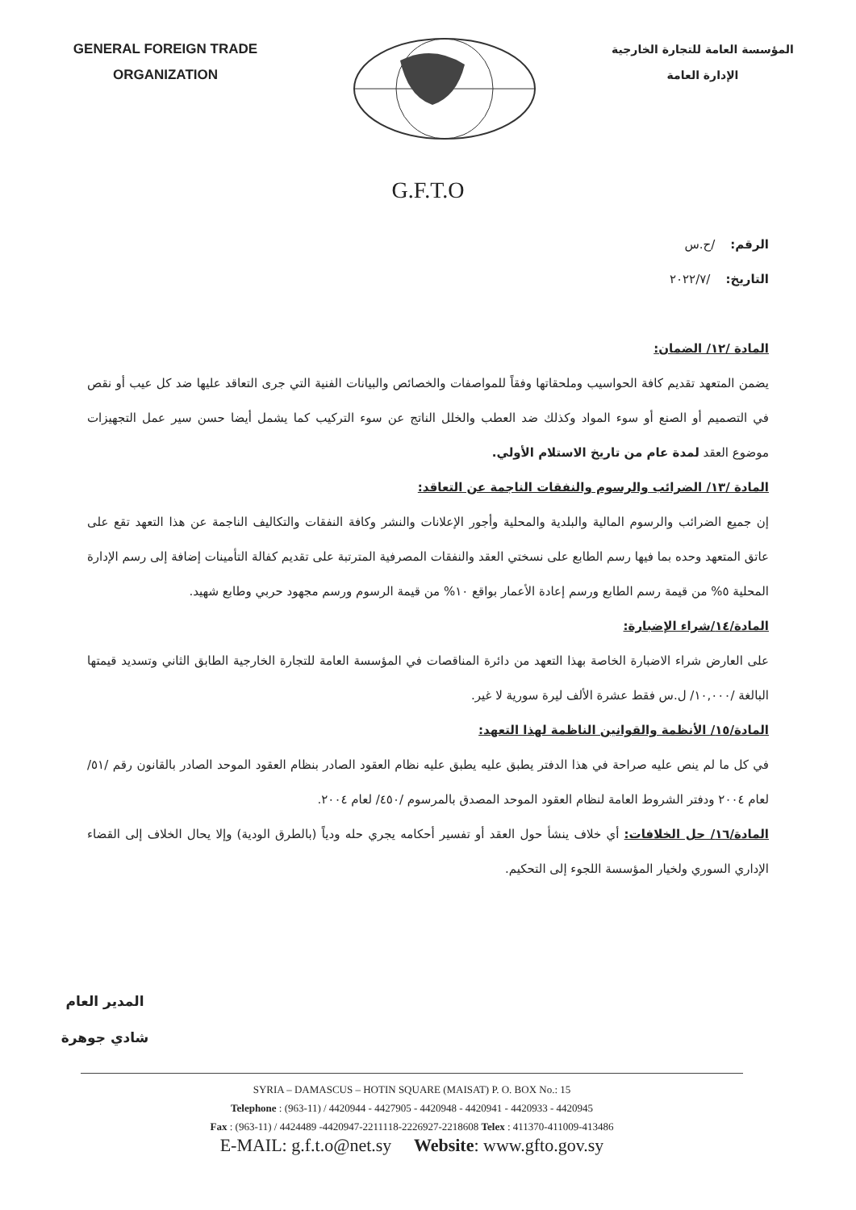GENERAL FOREIGN TRADE
ORGANIZATION
المؤسسة العامة للتجارة الخارجية
الإدارة العامة
G.F.T.O
الرقم: /ح.س
التاريخ: /٢٠٢٢/٧
المادة /١٢/ الضمان:
يضمن المتعهد تقديم كافة الحواسيب وملحقاتها وفقاً للمواصفات والخصائص والبيانات الفنية التي جرى التعاقد عليها ضد كل عيب أو نقص في التصميم أو الصنع أو سوء المواد وكذلك ضد العطب والخلل الناتج عن سوء التركيب كما يشمل أيضا حسن سير عمل التجهيزات موضوع العقد لمدة عام من تاريخ الاستلام الأولي.
المادة /١٣/ الضرائب والرسوم والنفقات الناجمة عن التعاقد:
إن جميع الضرائب والرسوم المالية والبلدية والمحلية وأجور الإعلانات والنشر وكافة النفقات والتكاليف الناجمة عن هذا التعهد تقع على عاتق المتعهد وحده بما فيها رسم الطابع على نسختي العقد والنفقات المصرفية المترتبة على تقديم كفالة التأمينات إضافة إلى رسم الإدارة المحلية ٥% من قيمة رسم الطابع ورسم إعادة الأعمار بواقع ١٠% من قيمة الرسوم ورسم مجهود حربي وطابع شهيد.
المادة/١٤/شراء الإضبارة:
على العارض شراء الاضبارة الخاصة بهذا التعهد من دائرة المناقصات في المؤسسة العامة للتجارة الخارجية الطابق الثاني وتسديد قيمتها البالغة /١٠,٠٠٠/ ل.س فقط عشرة الألف ليرة سورية لا غير.
المادة/١٥/ الأنظمة والقوانين الناظمة لهذا التعهد:
في كل ما لم ينص عليه صراحة في هذا الدفتر يطبق عليه يطبق عليه نظام العقود الصادر بنظام العقود الموحد الصادر بالقانون رقم /٥١/ لعام ٢٠٠٤ ودفتر الشروط العامة لنظام العقود الموحد المصدق بالمرسوم /٤٥٠/ لعام ٢٠٠٤.
المادة/١٦/ حل الخلافات: أي خلاف ينشأ حول العقد أو تفسير أحكامه يجري حله ودياً (بالطرق الودية) وإلا يحال الخلاف إلى القضاء الإداري السوري ولخيار المؤسسة اللجوء إلى التحكيم.
المدير العام
شادي جوهرة
SYRIA – DAMASCUS – HOTIN SQUARE (MAISAT) P. O. BOX No.: 15
Telephone : (963-11) / 4420944 - 4427905 - 4420948 - 4420941 - 4420933 - 4420945
Fax : (963-11) / 4424489 -4420947-2211118-2226927-2218608 Telex : 411370-411009-413486
E-MAIL: g.f.t.o@net.sy Website: www.gfto.gov.sy